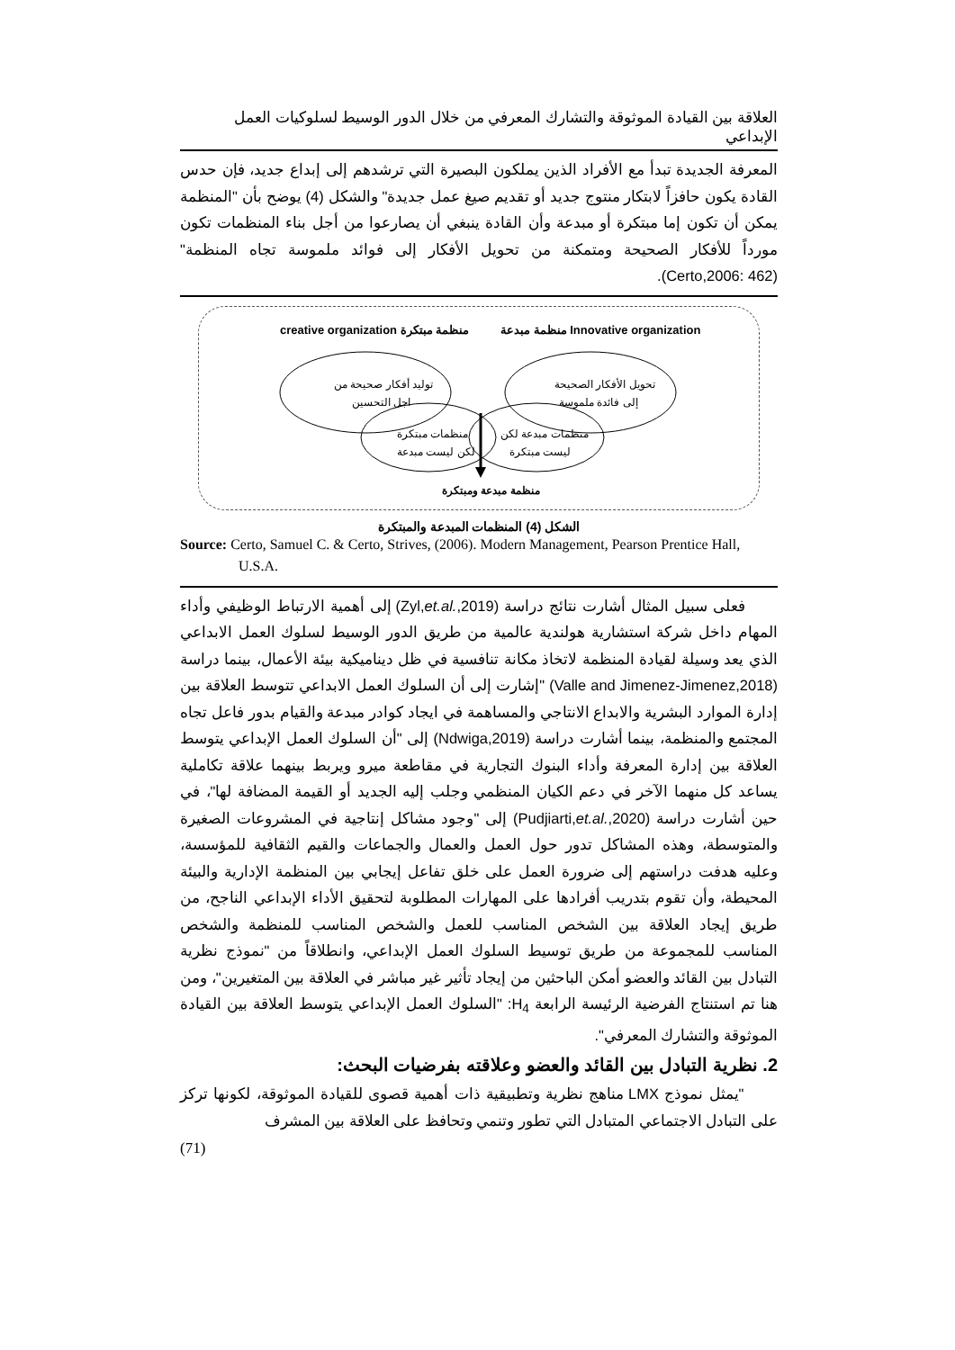العلاقة بين القيادة الموثوقة والتشارك المعرفي من خلال الدور الوسيط لسلوكيات العمل الإبداعي
المعرفة الجديدة تبدأ مع الأفراد الذين يملكون البصيرة التي ترشدهم إلى إبداع جديد، فإن حدس القادة يكون حافزاً لابتكار منتوج جديد أو تقديم صيغ عمل جديدة" والشكل (4) يوضح بأن "المنظمة يمكن أن تكون إما مبتكرة أو مبدعة وأن القادة ينبغي أن يصارعوا من أجل بناء المنظمات تكون مورداً للأفكار الصحيحة ومتمكنة من تحويل الأفكار إلى فوائد ملموسة تجاه المنظمة" (Certo,2006: 462).
creative organization منظمة مبتكرة
منظمة مبدعة Innovative organization
توليد أفكار صحيحة من
اجل التحسين
تحويل الأفكار الصحيحة
إلى فائدة ملموسة
منظمات مبتكرة
لكن ليست مبدعة
منظمات مبدعة لكن
ليست مبتكرة
منظمة مبدعة ومبتكرة
الشكل (4) المنظمات المبدعة والمبتكرة
Source: Certo, Samuel C. & Certo, Strives, (2006). Modern Management, Pearson Prentice Hall, U.S.A.
فعلى سبيل المثال أشارت نتائج دراسة (Zyl,et.al.,2019) إلى أهمية الارتباط الوظيفي وأداء المهام داخل شركة استشارية هولندية عالمية من طريق الدور الوسيط لسلوك العمل الابداعي الذي يعد وسيلة لقيادة المنظمة لاتخاذ مكانة تنافسية في ظل ديناميكية بيئة الأعمال، بينما دراسة (Valle and Jimenez-Jimenez,2018) "إشارت إلى أن السلوك العمل الابداعي تتوسط العلاقة بين إدارة الموارد البشرية والابداع الانتاجي والمساهمة في ايجاد كوادر مبدعة والقيام بدور فاعل تجاه المجتمع والمنظمة، بينما أشارت دراسة (Ndwiga,2019) إلى "أن السلوك العمل الإبداعي يتوسط العلاقة بين إدارة المعرفة وأداء البنوك التجارية في مقاطعة ميرو ويربط بينهما علاقة تكاملية يساعد كل منهما الآخر في دعم الكيان المنظمي وجلب إليه الجديد أو القيمة المضافة لها"، في حين أشارت دراسة (Pudjiarti,et.al.,2020) إلى "وجود مشاكل إنتاجية في المشروعات الصغيرة والمتوسطة، وهذه المشاكل تدور حول العمل والعمال والجماعات والقيم الثقافية للمؤسسة، وعليه هدفت دراستهم إلى ضرورة العمل على خلق تفاعل إيجابي بين المنظمة الإدارية والبيئة المحيطة، وأن تقوم بتدريب أفرادها على المهارات المطلوبة لتحقيق الأداء الإبداعي الناجح، من طريق إيجاد العلاقة بين الشخص المناسب للعمل والشخص المناسب للمنظمة والشخص المناسب للمجموعة من طريق توسيط السلوك العمل الإبداعي، وانطلاقاً من "نموذج نظرية التبادل بين القائد والعضو أمكن الباحثين من إيجاد تأثير غير مباشر في العلاقة بين المتغيرين"، ومن هنا تم استنتاج الفرضية الرئيسة الرابعة H<sub>4</sub>: "السلوك العمل الإبداعي يتوسط العلاقة بين القيادة الموثوقة والتشارك المعرفي".
2. نظرية التبادل بين القائد والعضو وعلاقته بفرضيات البحث:
"يمثل نموذج LMX مناهج نظرية وتطبيقية ذات أهمية قصوى للقيادة الموثوقة، لكونها تركز على التبادل الاجتماعي المتبادل التي تطور وتنمي وتحافظ على العلاقة بين المشرف
(71)